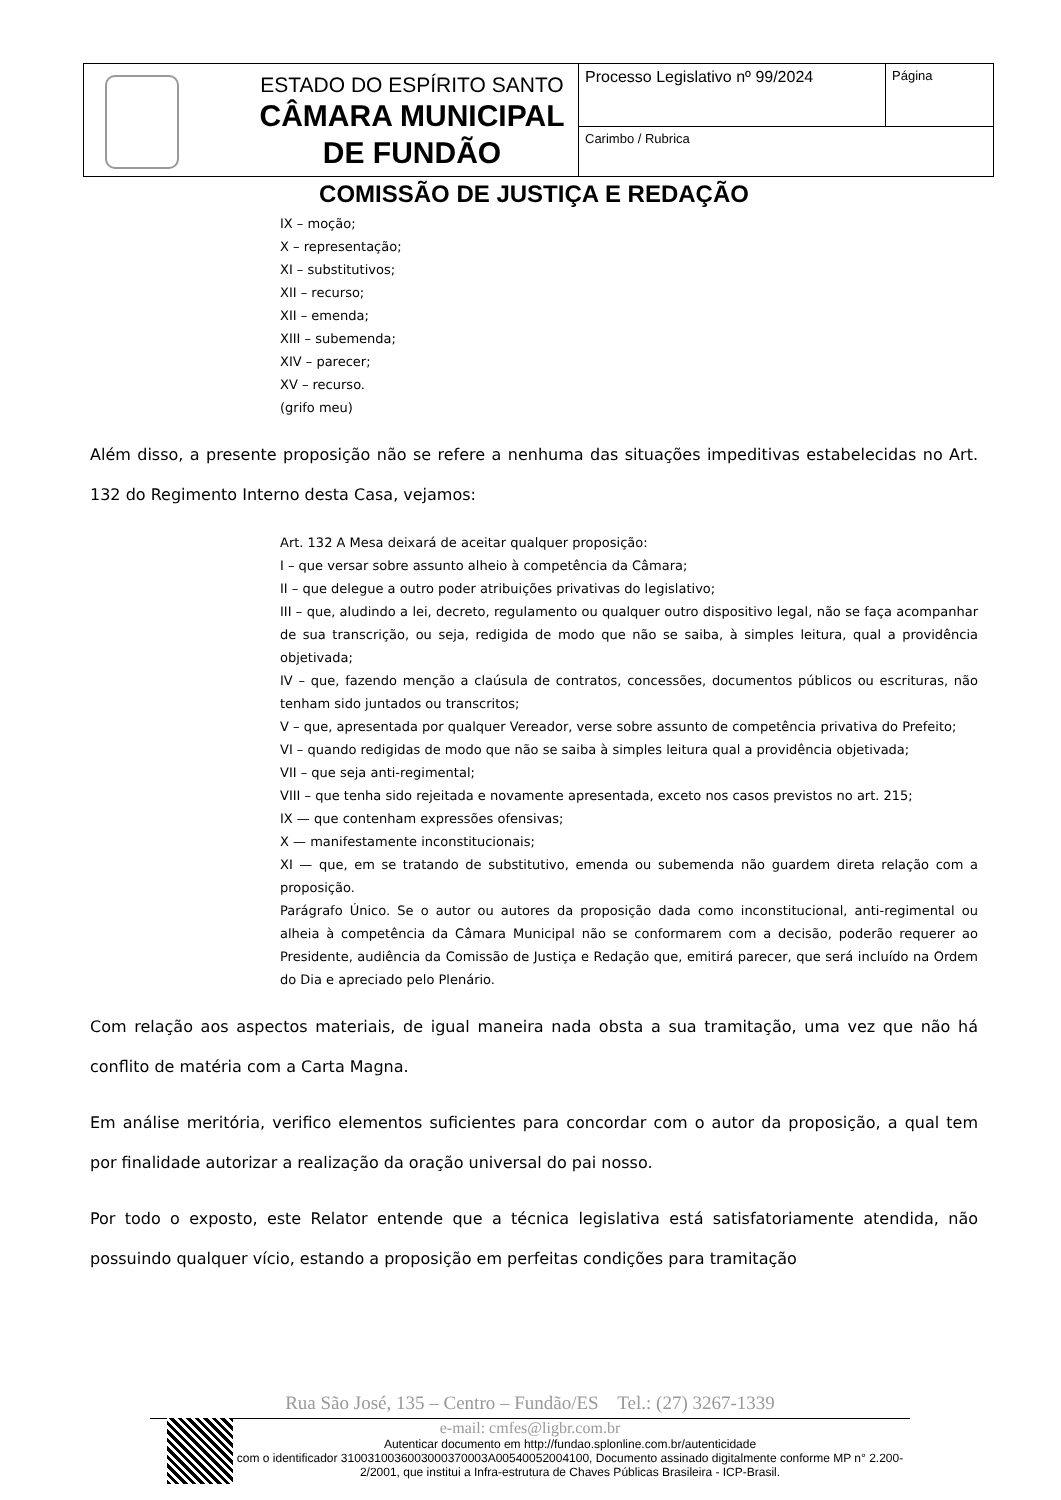| | ESTADO DO ESPÍRITO SANTO CÂMARA MUNICIPAL DE FUNDÃO | Processo Legislativo nº 99/2024 | Página |
| | | Carimbo / Rubrica | |
COMISSÃO DE JUSTIÇA E REDAÇÃO
IX – moção;
X – representação;
XI – substitutivos;
XII – recurso;
XII – emenda;
XIII – subemenda;
XIV – parecer;
XV – recurso.
(grifo meu)
Além disso, a presente proposição não se refere a nenhuma das situações impeditivas estabelecidas no Art. 132 do Regimento Interno desta Casa, vejamos:
Art. 132 A Mesa deixará de aceitar qualquer proposição:
I – que versar sobre assunto alheio à competência da Câmara;
II – que delegue a outro poder atribuições privativas do legislativo;
III – que, aludindo a lei, decreto, regulamento ou qualquer outro dispositivo legal, não se faça acompanhar de sua transcrição, ou seja, redigida de modo que não se saiba, à simples leitura, qual a providência objetivada;
IV – que, fazendo menção a claúsula de contratos, concessões, documentos públicos ou escrituras, não tenham sido juntados ou transcritos;
V – que, apresentada por qualquer Vereador, verse sobre assunto de competência privativa do Prefeito;
VI – quando redigidas de modo que não se saiba à simples leitura qual a providência objetivada;
VII – que seja anti-regimental;
VIII – que tenha sido rejeitada e novamente apresentada, exceto nos casos previstos no art. 215;
IX — que contenham expressões ofensivas;
X — manifestamente inconstitucionais;
XI — que, em se tratando de substitutivo, emenda ou subemenda não guardem direta relação com a proposição.
Parágrafo Único. Se o autor ou autores da proposição dada como inconstitucional, anti-regimental ou alheia à competência da Câmara Municipal não se conformarem com a decisão, poderão requerer ao Presidente, audiência da Comissão de Justiça e Redação que, emitirá parecer, que será incluído na Ordem do Dia e apreciado pelo Plenário.
Com relação aos aspectos materiais, de igual maneira nada obsta a sua tramitação, uma vez que não há conflito de matéria com a Carta Magna.
Em análise meritória, verifico elementos suficientes para concordar com o autor da proposição, a qual tem por finalidade autorizar a realização da oração universal do pai nosso.
Por todo o exposto, este Relator entende que a técnica legislativa está satisfatoriamente atendida, não possuindo qualquer vício, estando a proposição em perfeitas condições para tramitação
Rua São José, 135 – Centro – Fundão/ES Tel.: (27) 3267-1339
e-mail: cmfes@ligbr.com.br
Autenticar documento em http://fundao.splonline.com.br/autenticidade
com o identificador 3100310036003000370003A00540052004100, Documento assinado digitalmente conforme MP n° 2.200-2/2001, que institui a Infra-estrutura de Chaves Públicas Brasileira - ICP-Brasil.